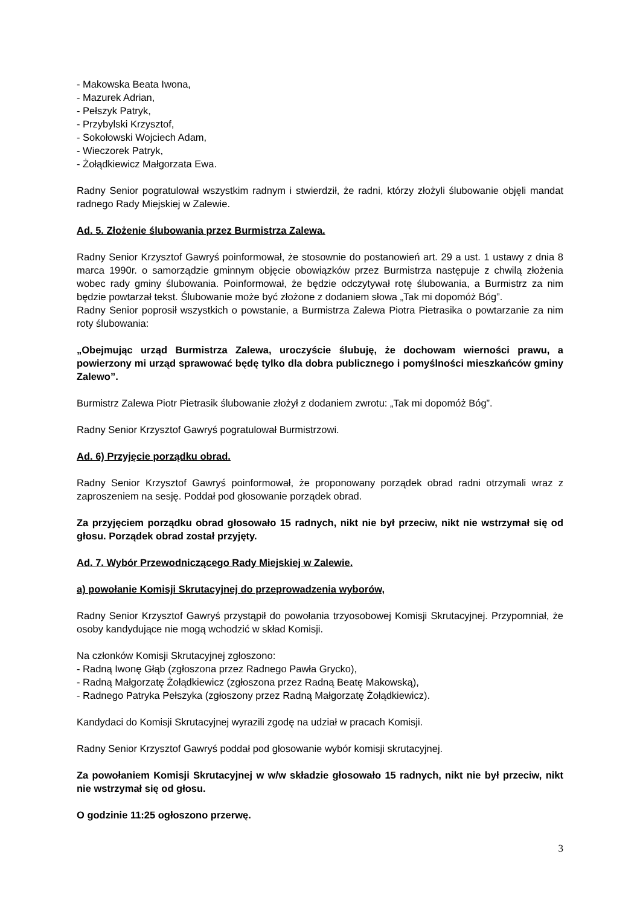- Makowska Beata Iwona,
- Mazurek Adrian,
- Pełszyk Patryk,
- Przybylski Krzysztof,
- Sokołowski Wojciech Adam,
- Wieczorek Patryk,
- Żołądkiewicz Małgorzata Ewa.
Radny Senior pogratulował wszystkim radnym i stwierdził, że radni, którzy złożyli ślubowanie objęli mandat radnego Rady Miejskiej w Zalewie.
Ad. 5. Złożenie ślubowania przez Burmistrza Zalewa.
Radny Senior Krzysztof Gawryś poinformował, że stosownie do postanowień art. 29 a ust. 1 ustawy z dnia 8 marca 1990r. o samorządzie gminnym objęcie obowiązków przez Burmistrza następuje z chwilą złożenia wobec rady gminy ślubowania. Poinformował, że będzie odczytywał rotę ślubowania, a Burmistrz za nim będzie powtarzał tekst. Ślubowanie może być złożone z dodaniem słowa „Tak mi dopomóż Bóg”.
Radny Senior poprosił wszystkich o powstanie, a Burmistrza Zalewa Piotra Pietrasika o powtarzanie za nim roty ślubowania:
„Obejmując urząd Burmistrza Zalewa, uroczyście ślubuję, że dochowam wierności prawu, a powierzony mi urząd sprawować będę tylko dla dobra publicznego i pomyślności mieszkańców gminy Zalewo”.
Burmistrz Zalewa Piotr Pietrasik ślubowanie złożył z dodaniem zwrotu: „Tak mi dopomóż Bóg”.
Radny Senior Krzysztof Gawryś pogratulował Burmistrzowi.
Ad. 6) Przyjęcie porządku obrad.
Radny Senior Krzysztof Gawryś poinformował, że proponowany porządek obrad radni otrzymali wraz z zaproszeniem na sesję. Poddał pod głosowanie porządek obrad.
Za przyjęciem porządku obrad głosowało 15 radnych, nikt nie był przeciw, nikt nie wstrzymał się od głosu. Porządek obrad został przyjęty.
Ad. 7. Wybór Przewodniczącego Rady Miejskiej w Zalewie.
a) powołanie Komisji Skrutacyjnej do przeprowadzenia wyborów,
Radny Senior Krzysztof Gawryś przystąpił do powołania trzyosobowej Komisji Skrutacyjnej. Przypomniał, że osoby kandydujące nie mogą wchodzić w skład Komisji.
Na członków Komisji Skrutacyjnej zgłoszono:
- Radną Iwonę Głąb (zgłoszona przez Radnego Pawła Grycko),
- Radną Małgorzatę Żołądkiewicz (zgłoszona przez Radną Beatę Makowską),
- Radnego Patryka Pełszyka (zgłoszony przez Radną Małgorzatę Żołądkiewicz).
Kandydaci do Komisji Skrutacyjnej wyrazili zgodę na udział w pracach Komisji.
Radny Senior Krzysztof Gawryś poddał pod głosowanie wybór komisji skrutacyjnej.
Za powołaniem Komisji Skrutacyjnej w w/w składzie głosowało 15 radnych, nikt nie był przeciw, nikt nie wstrzymał się od głosu.
O godzinie 11:25 ogłoszono przerwę.
3